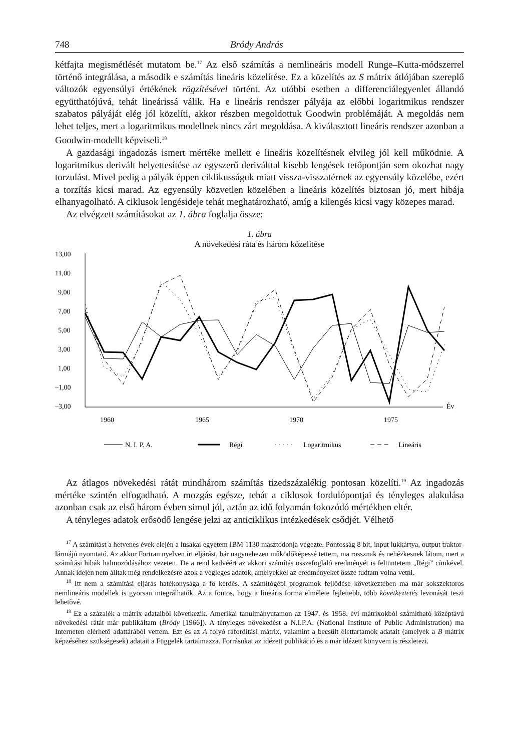748 Bródy András
kétfajta megismétlését mutatom be.<sup>17</sup> Az első számítás a nemlineáris modell Runge–Kutta-módszerrel történő integrálása, a második e számítás lineáris közelítése. Ez a közelítés az S mátrix átlójában szereplő változók egyensúlyi értékének rögzítésével történt. Az utóbbi esetben a differenciálegyenlet állandó együtthatójúvá, tehát lineárissá válik. Ha e lineáris rendszer pályája az előbbi logaritmikus rendszer szabatos pályáját elég jól közelíti, akkor részben megoldottuk Goodwin problémáját. A megoldás nem lehet teljes, mert a logaritmikus modellnek nincs zárt megoldása. A kiválasztott lineáris rendszer azonban a Goodwin-modellt képviseli.<sup>18</sup>
A gazdasági ingadozás ismert mértéke mellett e lineáris közelítésnek elvileg jól kell működnie. A logaritmikus derivált helyettesítése az egyszerű deriválttal kisebb lengések tetőpontján sem okozhat nagy torzulást. Mivel pedig a pályák éppen ciklikusságuk miatt vissza-visszatérnek az egyensúly közelébe, ezért a torzítás kicsi marad. Az egyensúly közvetlen közelében a lineáris közelítés biztosan jó, mert hibája elhanyagolható. A ciklusok lengésideje tehát meghatározható, amíg a kilengés kicsi vagy közepes marad.
Az elvégzett számításokat az 1. ábra foglalja össze:
1. ábra
A növekedési ráta és három közelítése
13,00
11,00
9,00
7,00
5,00
3,00
1,00
–1,00
–3,00
1960
1965
1970
1975
Év
N. I. P. A.
Régi
Logaritmikus
Lineáris
Az átlagos növekedési rátát mindhárom számítás tizedszázalékig pontosan közelíti.<sup>19</sup> Az ingadozás mértéke szintén elfogadható. A mozgás egésze, tehát a ciklusok fordulópontjai és tényleges alakulása azonban csak az első három évben simul jól, aztán az idő folyamán fokozódó mértékben eltér.
A tényleges adatok erősödő lengése jelzi az anticiklikus intézkedések csődjét. Vélhető
<sup>17</sup> A számítást a hetvenes évek elején a lusakai egyetem IBM 1130 masztodonja végezte. Pontosság 8 bit, input lukkártya, output traktor-lármájú nyomtató. Az akkor Fortran nyelven írt eljárást, bár nagynehezen működőképessé tettem, ma rossznak és nehézkesnek látom, mert a számítási hibák halmozódásához vezetett. De a rend kedvéért az akkori számítás összefoglaló eredményét is feltüntetem „Régi” címkével. Annak idején nem álltak még rendelkezésre azok a végleges adatok, amelyekkel az eredményeket össze tudtam volna vetni.
<sup>18</sup> Itt nem a számítási eljárás hatékonysága a fő kérdés. A számítógépi programok fejlődése következtében ma már sokszektoros nemlineáris modellek is gyorsan integrálhatók. Az a fontos, hogy a lineáris forma elmélete fejlettebb, több következtetés levonását teszi lehetővé.
<sup>19</sup> Ez a százalék a mátrix adataiból következik. Amerikai tanulmányutamon az 1947. és 1958. évi mátrixokból számítható középtávú növekedési rátát már publikáltam (Bródy [1966]). A tényleges növekedést a N.I.P.A. (National Institute of Public Administration) ma Interneten elérhető adattárából vettem. Ezt és az A folyó ráfordítási mátrix, valamint a becsült élettartamok adatait (amelyek a B mátrix képzéséhez szükségesek) adatait a Függelék tartalmazza. Forrásukat az idézett publikáció és a már idézett könyvem is részletezi.